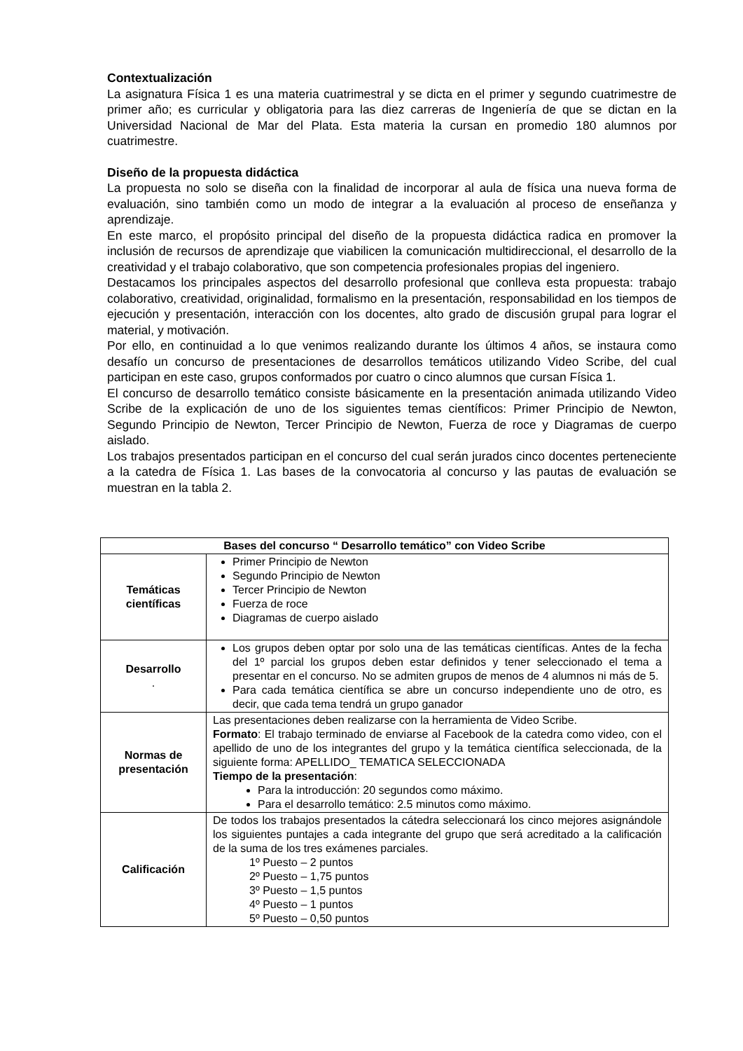Contextualización
La asignatura Física 1 es una materia cuatrimestral y se dicta en el primer y segundo cuatrimestre de primer año; es curricular y obligatoria para las diez carreras de Ingeniería de que se dictan en la Universidad Nacional de Mar del Plata. Esta materia la cursan en promedio 180 alumnos por cuatrimestre.
Diseño de la propuesta didáctica
La propuesta no solo se diseña con la finalidad de incorporar al aula de física una nueva forma de evaluación, sino también como un modo de integrar a la evaluación al proceso de enseñanza y aprendizaje.
En este marco, el propósito principal del diseño de la propuesta didáctica radica en promover la inclusión de recursos de aprendizaje que viabilicen la comunicación multidireccional, el desarrollo de la creatividad y el trabajo colaborativo, que son competencia profesionales propias del ingeniero.
Destacamos los principales aspectos del desarrollo profesional que conlleva esta propuesta: trabajo colaborativo, creatividad, originalidad, formalismo en la presentación, responsabilidad en los tiempos de ejecución y presentación, interacción con los docentes, alto grado de discusión grupal para lograr el material, y motivación.
Por ello, en continuidad a lo que venimos realizando durante los últimos 4 años, se instaura como desafío un concurso de presentaciones de desarrollos temáticos utilizando Video Scribe, del cual participan en este caso, grupos conformados por cuatro o cinco alumnos que cursan Física 1.
El concurso de desarrollo temático consiste básicamente en la presentación animada utilizando Video Scribe de la explicación de uno de los siguientes temas científicos: Primer Principio de Newton, Segundo Principio de Newton, Tercer Principio de Newton, Fuerza de roce y Diagramas de cuerpo aislado.
Los trabajos presentados participan en el concurso del cual serán jurados cinco docentes perteneciente a la catedra de Física 1. Las bases de la convocatoria al concurso y las pautas de evaluación se muestran en la tabla 2.
| Bases del concurso “ Desarrollo temático” con Video Scribe | |
| --- | --- |
| Temáticas científicas | Primer Principio de Newton Segundo Principio de Newton Tercer Principio de Newton Fuerza de roce Diagramas de cuerpo aislado |
| Desarrollo . | Los grupos deben optar por solo una de las temáticas científicas. Antes de la fecha del 1º parcial los grupos deben estar definidos y tener seleccionado el tema a presentar en el concurso. No se admiten grupos de menos de 4 alumnos ni más de 5. Para cada temática científica se abre un concurso independiente uno de otro, es decir, que cada tema tendrá un grupo ganador |
| Normas de presentación | Las presentaciones deben realizarse con la herramienta de Video Scribe. Formato : El trabajo terminado de enviarse al Facebook de la catedra como video, con el apellido de uno de los integrantes del grupo y la temática científica seleccionada, de la siguiente forma: APELLIDO_ TEMATICA SELECCIONADA Tiempo de la presentación : Para la introducción: 20 segundos como máximo. Para el desarrollo temático: 2.5 minutos como máximo. |
| Calificación | De todos los trabajos presentados la cátedra seleccionará los cinco mejores asignándole los siguientes puntajes a cada integrante del grupo que será acreditado a la calificación de la suma de los tres exámenes parciales. 1º Puesto – 2 puntos 2º Puesto – 1,75 puntos 3º Puesto – 1,5 puntos 4º Puesto – 1 puntos 5º Puesto – 0,50 puntos |